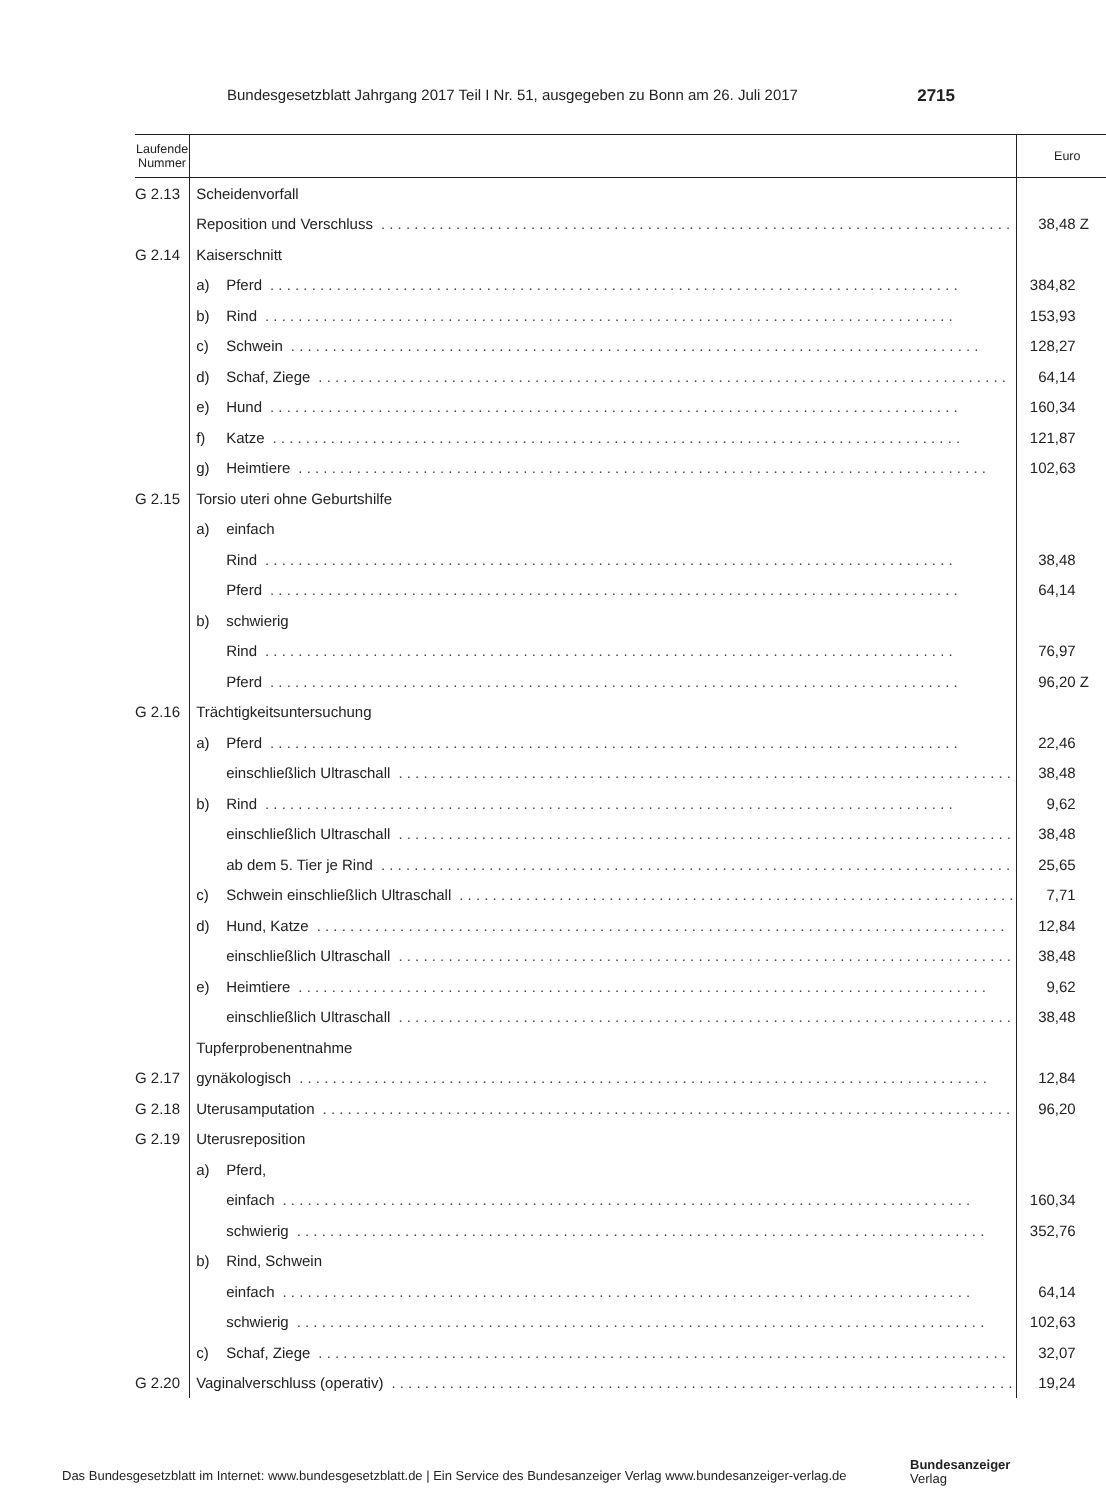Bundesgesetzblatt Jahrgang 2017 Teil I Nr. 51, ausgegeben zu Bonn am 26. Juli 2017 2715
| Laufende Nummer | | Euro |
| --- | --- | --- |
| G 2.13 | Scheidenvorfall | |
| | Reposition und Verschluss | 38,48 Z |
| G 2.14 | Kaiserschnitt | |
| | a) Pferd | 384,82 |
| | b) Rind | 153,93 |
| | c) Schwein | 128,27 |
| | d) Schaf, Ziege | 64,14 |
| | e) Hund | 160,34 |
| | f) Katze | 121,87 |
| | g) Heimtiere | 102,63 |
| G 2.15 | Torsio uteri ohne Geburtshilfe | |
| | a) einfach | |
| | Rind | 38,48 |
| | Pferd | 64,14 |
| | b) schwierig | |
| | Rind | 76,97 |
| | Pferd | 96,20 Z |
| G 2.16 | Trächtigkeitsuntersuchung | |
| | a) Pferd | 22,46 |
| | einschließlich Ultraschall | 38,48 |
| | b) Rind | 9,62 |
| | einschließlich Ultraschall | 38,48 |
| | ab dem 5. Tier je Rind | 25,65 |
| | c) Schwein einschließlich Ultraschall | 7,71 |
| | d) Hund, Katze | 12,84 |
| | einschließlich Ultraschall | 38,48 |
| | e) Heimtiere | 9,62 |
| | einschließlich Ultraschall | 38,48 |
| | Tupferprobenentnahme | |
| G 2.17 | gynäkologisch | 12,84 |
| G 2.18 | Uterusamputation | 96,20 |
| G 2.19 | Uterusreposition | |
| | a) Pferd, | |
| | einfach | 160,34 |
| | schwierig | 352,76 |
| | b) Rind, Schwein | |
| | einfach | 64,14 |
| | schwierig | 102,63 |
| | c) Schaf, Ziege | 32,07 |
| G 2.20 | Vaginalverschluss (operativ) | 19,24 |
Das Bundesgesetzblatt im Internet: www.bundesgesetzblatt.de | Ein Service des Bundesanzeiger Verlag www.bundesanzeiger-verlag.de
Bundesanzeiger
Verlag